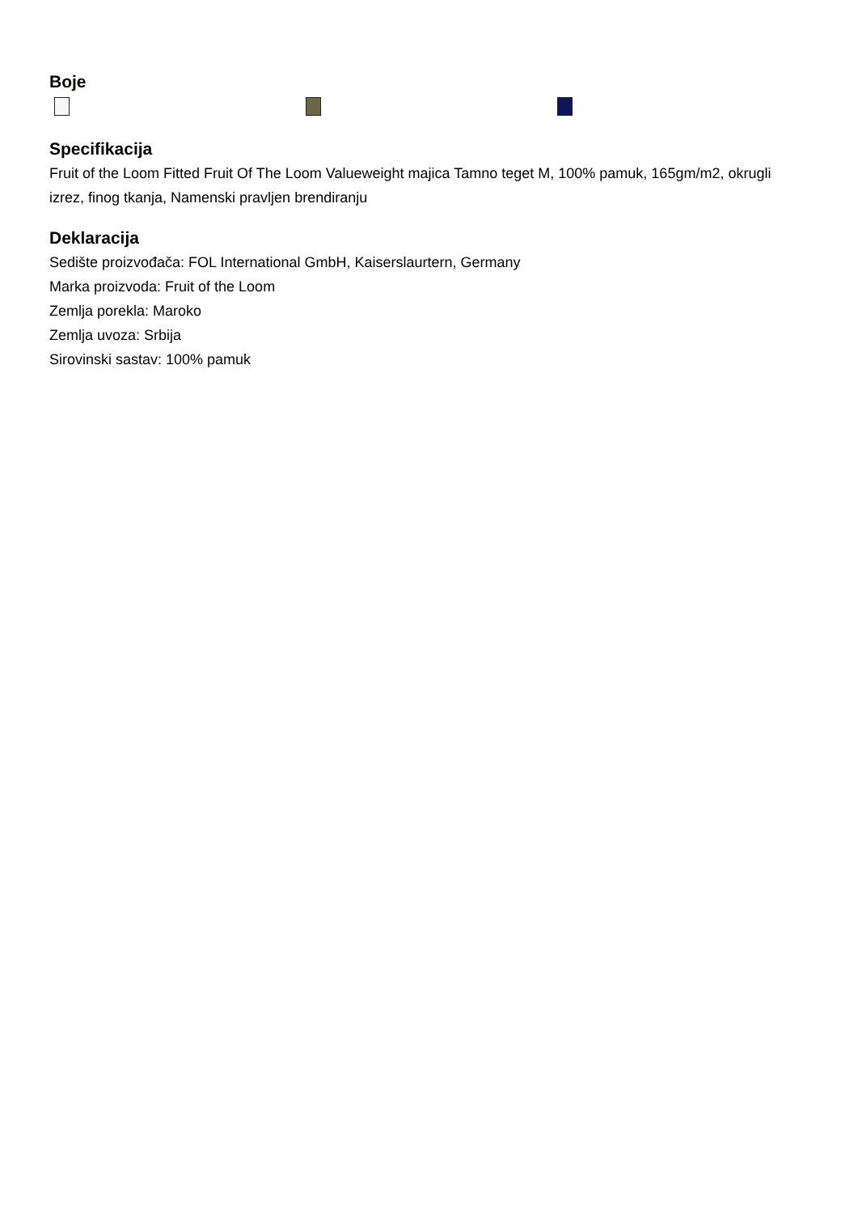Boje
Specifikacija
Fruit of the Loom Fitted Fruit Of The Loom Valueweight majica Tamno teget M, 100% pamuk, 165gm/m2, okrugli izrez, finog tkanja, Namenski pravljen brendiranju
Deklaracija
Sedište proizvođača: FOL International GmbH, Kaiserslaurtern, Germany
Marka proizvoda: Fruit of the Loom
Zemlja porekla: Maroko
Zemlja uvoza: Srbija
Sirovinski sastav: 100% pamuk